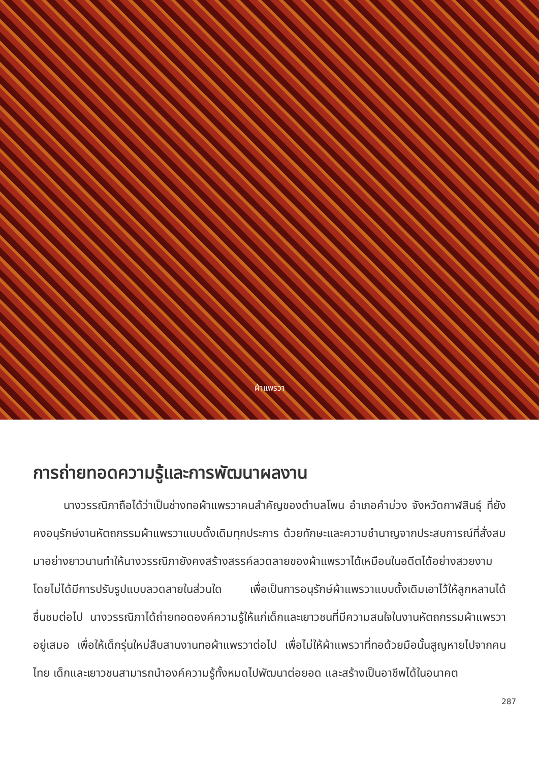ผ้าแพรวา
การถ่ายทอดความรู้และการพัฒนาผลงาน
นางวรรณิภาถือได้ว่าเป็นช่างทอผ้าแพรวาคนสำคัญของตำบลโพน อำเภอคำม่วง จังหวัดกาฬสินธุ์ ที่ยังคงอนุรักษ์งานหัตถกรรมผ้าแพรวาแบบดั้งเดิมทุกประการ ด้วยทักษะและความชำนาญจากประสบการณ์ที่สั่งสมมาอย่างยาวนานทำให้นางวรรณิภายังคงสร้างสรรค์ลวดลายของผ้าแพรวาได้เหมือนในอดีตได้อย่างสวยงาม โดยไม่ได้มีการปรับรูปแบบลวดลายในส่วนใด เพื่อเป็นการอนุรักษ์ผ้าแพรวาแบบดั้งเดิมเอาไว้ให้ลูกหลานได้ชื่นชมต่อไป นางวรรณิภาได้ถ่ายทอดองค์ความรู้ให้แก่เด็กและเยาวชนที่มีความสนใจในงานหัตถกรรมผ้าแพรวาอยู่เสมอ เพื่อให้เด็กรุ่นใหม่สืบสานงานทอผ้าแพรวาต่อไป เพื่อไม่ให้ผ้าแพรวาที่ทอด้วยมือนั้นสูญหายไปจากคนไทย เด็กและเยาวชนสามารถนำองค์ความรู้ทั้งหมดไปพัฒนาต่อยอด และสร้างเป็นอาชีพได้ในอนาคต
287